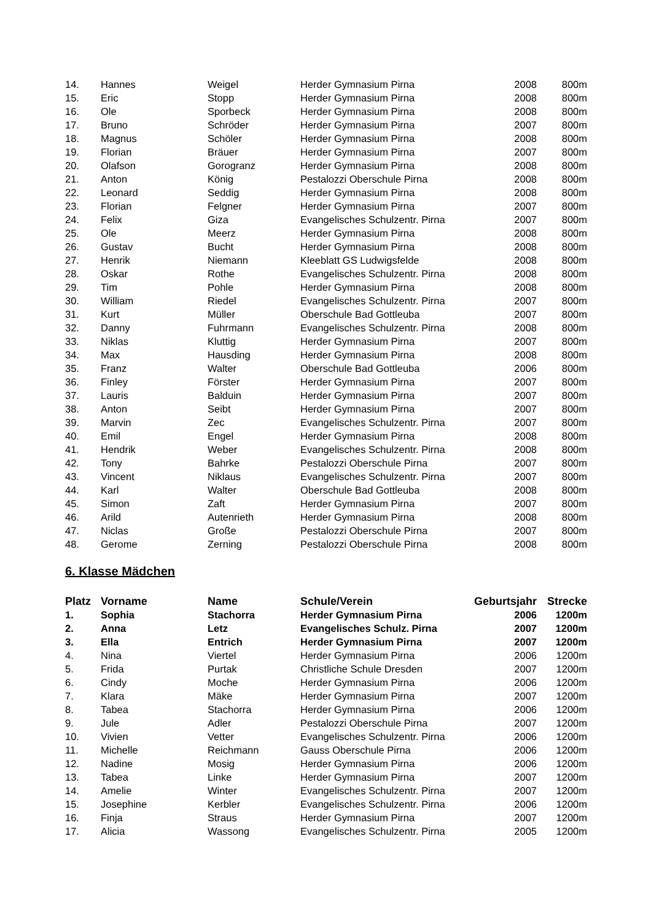| 14. | Hannes | Weigel | Herder Gymnasium Pirna | 2008 | 800m |
| 15. | Eric | Stopp | Herder Gymnasium Pirna | 2008 | 800m |
| 16. | Ole | Sporbeck | Herder Gymnasium Pirna | 2008 | 800m |
| 17. | Bruno | Schröder | Herder Gymnasium Pirna | 2007 | 800m |
| 18. | Magnus | Schöler | Herder Gymnasium Pirna | 2008 | 800m |
| 19. | Florian | Bräuer | Herder Gymnasium Pirna | 2007 | 800m |
| 20. | Olafson | Gorogranz | Herder Gymnasium Pirna | 2008 | 800m |
| 21. | Anton | König | Pestalozzi Oberschule Pirna | 2008 | 800m |
| 22. | Leonard | Seddig | Herder Gymnasium Pirna | 2008 | 800m |
| 23. | Florian | Felgner | Herder Gymnasium Pirna | 2007 | 800m |
| 24. | Felix | Giza | Evangelisches Schulzentr. Pirna | 2007 | 800m |
| 25. | Ole | Meerz | Herder Gymnasium Pirna | 2008 | 800m |
| 26. | Gustav | Bucht | Herder Gymnasium Pirna | 2008 | 800m |
| 27. | Henrik | Niemann | Kleeblatt GS Ludwigsfelde | 2008 | 800m |
| 28. | Oskar | Rothe | Evangelisches Schulzentr. Pirna | 2008 | 800m |
| 29. | Tim | Pohle | Herder Gymnasium Pirna | 2008 | 800m |
| 30. | William | Riedel | Evangelisches Schulzentr. Pirna | 2007 | 800m |
| 31. | Kurt | Müller | Oberschule Bad Gottleuba | 2007 | 800m |
| 32. | Danny | Fuhrmann | Evangelisches Schulzentr. Pirna | 2008 | 800m |
| 33. | Niklas | Kluttig | Herder Gymnasium Pirna | 2007 | 800m |
| 34. | Max | Hausding | Herder Gymnasium Pirna | 2008 | 800m |
| 35. | Franz | Walter | Oberschule Bad Gottleuba | 2006 | 800m |
| 36. | Finley | Förster | Herder Gymnasium Pirna | 2007 | 800m |
| 37. | Lauris | Balduin | Herder Gymnasium Pirna | 2007 | 800m |
| 38. | Anton | Seibt | Herder Gymnasium Pirna | 2007 | 800m |
| 39. | Marvin | Zec | Evangelisches Schulzentr. Pirna | 2007 | 800m |
| 40. | Emil | Engel | Herder Gymnasium Pirna | 2008 | 800m |
| 41. | Hendrik | Weber | Evangelisches Schulzentr. Pirna | 2008 | 800m |
| 42. | Tony | Bahrke | Pestalozzi Oberschule Pirna | 2007 | 800m |
| 43. | Vincent | Niklaus | Evangelisches Schulzentr. Pirna | 2007 | 800m |
| 44. | Karl | Walter | Oberschule Bad Gottleuba | 2008 | 800m |
| 45. | Simon | Zaft | Herder Gymnasium Pirna | 2007 | 800m |
| 46. | Arild | Autenrieth | Herder Gymnasium Pirna | 2008 | 800m |
| 47. | Niclas | Große | Pestalozzi Oberschule Pirna | 2007 | 800m |
| 48. | Gerome | Zerning | Pestalozzi Oberschule Pirna | 2008 | 800m |
6. Klasse Mädchen
| Platz | Vorname | Name | Schule/Verein | Geburtsjahr | Strecke |
| --- | --- | --- | --- | --- | --- |
| 1. | Sophia | Stachorra | Herder Gymnasium Pirna | 2006 | 1200m |
| 2. | Anna | Letz | Evangelisches Schulz. Pirna | 2007 | 1200m |
| 3. | Ella | Entrich | Herder Gymnasium Pirna | 2007 | 1200m |
| 4. | Nina | Viertel | Herder Gymnasium Pirna | 2006 | 1200m |
| 5. | Frida | Purtak | Christliche Schule Dresden | 2007 | 1200m |
| 6. | Cindy | Moche | Herder Gymnasium Pirna | 2006 | 1200m |
| 7. | Klara | Mäke | Herder Gymnasium Pirna | 2007 | 1200m |
| 8. | Tabea | Stachorra | Herder Gymnasium Pirna | 2006 | 1200m |
| 9. | Jule | Adler | Pestalozzi Oberschule Pirna | 2007 | 1200m |
| 10. | Vivien | Vetter | Evangelisches Schulzentr. Pirna | 2006 | 1200m |
| 11. | Michelle | Reichmann | Gauss Oberschule Pirna | 2006 | 1200m |
| 12. | Nadine | Mosig | Herder Gymnasium Pirna | 2006 | 1200m |
| 13. | Tabea | Linke | Herder Gymnasium Pirna | 2007 | 1200m |
| 14. | Amelie | Winter | Evangelisches Schulzentr. Pirna | 2007 | 1200m |
| 15. | Josephine | Kerbler | Evangelisches Schulzentr. Pirna | 2006 | 1200m |
| 16. | Finja | Straus | Herder Gymnasium Pirna | 2007 | 1200m |
| 17. | Alicia | Wassong | Evangelisches Schulzentr. Pirna | 2005 | 1200m |